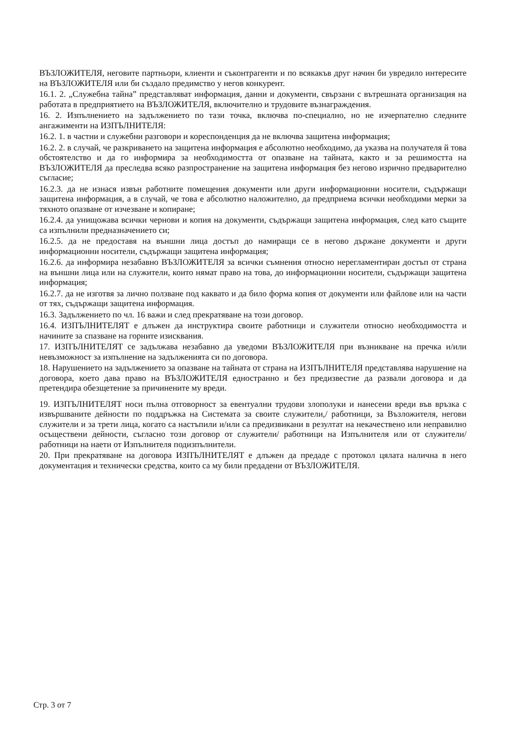ВЪЗЛОЖИТЕЛЯ, неговите партньори, клиенти и съконтрагенти и по всякакъв друг начин би увредило интересите на ВЪЗЛОЖИТЕЛЯ или би създало предимство у негов конкурент.
16.1. 2. „Служебна тайна” представляват информация, данни и документи, свързани с вътрешната организация на работата в предприятието на ВЪЗЛОЖИТЕЛЯ, включително и трудовите възнаграждения.
16. 2. Изпълнението на задължението по тази точка, включва по-специално, но не изчерпателно следните ангажименти на ИЗПЪЛНИТЕЛЯ:
16.2. 1. в частни и служебни разговори и кореспонденция да не включва защитена информация;
16.2. 2. в случай, че разкриването на защитена информация е абсолютно необходимо, да указва на получателя й това обстоятелство и да го информира за необходимостта от опазване на тайната, както и за решимостта на ВЪЗЛОЖИТЕЛЯ да преследва всяко разпространение на защитена информация без негово изрично предварително съгласие;
16.2.3. да не изнася извън работните помещения документи или други информационни носители, съдържащи защитена информация, а в случай, че това е абсолютно наложително, да предприема всички необходими мерки за тяхното опазване от изчезване и копиране;
16.2.4. да унищожава всички чернови и копия на документи, съдържащи защитена информация, след като същите са изпълнили предназначението си;
16.2.5. да не предоставя на външни лица достъп до намиращи се в негово държане документи и други информационни носители, съдържащи защитена информация;
16.2.6. да информира незабавно ВЪЗЛОЖИТЕЛЯ за всички съмнения относно нерегламентиран достъп от страна на външни лица или на служители, които нямат право на това, до информационни носители, съдържащи защитена информация;
16.2.7. да не изготвя за лично ползване под каквато и да било форма копия от документи или файлове или на части от тях, съдържащи защитена информация.
16.3. Задължението по чл. 16 важи и след прекратяване на този договор.
16.4. ИЗПЪЛНИТЕЛЯТ е длъжен да инструктира своите работници и служители относно необходимостта и начините за спазване на горните изисквания.
17. ИЗПЪЛНИТЕЛЯТ се задължава незабавно да уведоми ВЪЗЛОЖИТЕЛЯ при възникване на пречка и/или невъзможност за изпълнение на задълженията си по договора.
18. Нарушението на задължението за опазване на тайната от страна на ИЗПЪЛНИТЕЛЯ представлява нарушение на договора, което дава право на ВЪЗЛОЖИТЕЛЯ едностранно и без предизвестие да развали договора и да претендира обезщетение за причинените му вреди.
19. ИЗПЪЛНИТЕЛЯТ носи пълна отговорност за евентуални трудови злополуки и нанесени вреди във връзка с извършваните дейности по поддръжка на Системата за своите служители,/ работници, за Възложителя, негови служители и за трети лица, когато са настъпили и/или са предизвикани в резултат на некачествено или неправилно осъществени дейности, съгласно този договор от служители/ работници на Изпълнителя или от служители/работници на наети от Изпълнителя подизпълнители.
20. При прекратяване на договора ИЗПЪЛНИТЕЛЯТ е длъжен да предаде с протокол цялата налична в него документация и технически средства, които са му били предадени от ВЪЗЛОЖИТЕЛЯ.
Стр. 3 от 7